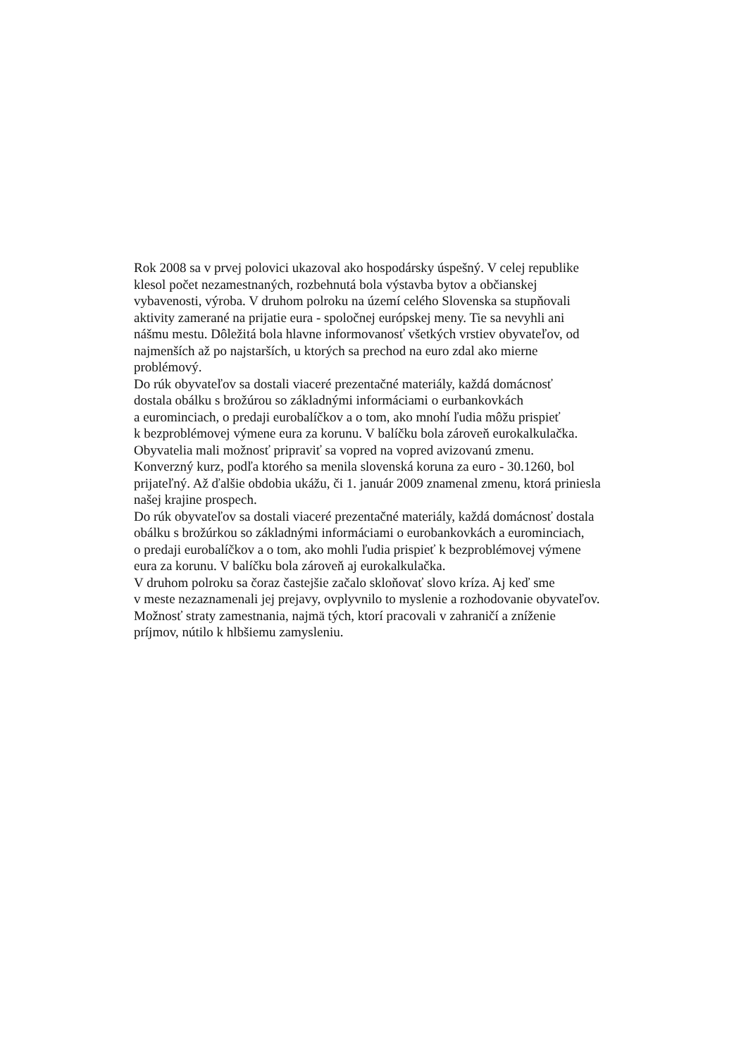Rok 2008 sa v prvej polovici ukazoval ako hospodársky úspešný. V celej republike klesol počet nezamestnaných, rozbehnutá bola výstavba bytov a občianskej vybavenosti, výroba. V druhom polroku na území celého Slovenska sa stupňovali aktivity zamerané na prijatie eura - spoločnej európskej meny. Tie sa nevyhli ani nášmu mestu. Dôležitá bola hlavne informovanosť všetkých vrstiev obyvateľov, od najmenších až po najstarších, u ktorých sa prechod na euro zdal ako mierne problémový.
Do rúk obyvateľov sa dostali viaceré prezentačné materiály, každá domácnosť dostala obálku s brožúrou so základnými informáciami o eurbankovkách a eurominciach, o predaji eurobalíčkov a o tom, ako mnohí ľudia môžu prispieť k bezproblémovej výmene eura za korunu. V balíčku bola zároveň eurokalkulačka.
Obyvatelia mali možnosť pripraviť sa vopred na vopred avizovanú zmenu. Konverzný kurz, podľa ktorého sa menila slovenská koruna za euro - 30.1260, bol prijateľný. Až ďalšie obdobia ukážu, či 1. január 2009 znamenal zmenu, ktorá priniesla našej krajine prospech.
Do rúk obyvateľov sa dostali viaceré prezentačné materiály, každá domácnosť dostala obálku s brožúrkou so základnými informáciami o eurobankovkách a eurominciach, o predaji eurobalíčkov a o tom, ako mohli ľudia prispieť k bezproblémovej výmene eura za korunu. V balíčku bola zároveň aj eurokalkulačka.
V druhom polroku sa čoraz častejšie začalo skloňovať slovo kríza. Aj keď sme v meste nezaznamenali jej prejavy, ovplyvnilo to myslenie a rozhodovanie obyvateľov. Možnosť straty zamestnania, najmä tých, ktorí pracovali v zahraničí a zníženie príjmov, nútilo k hlbšiemu zamysleniu.